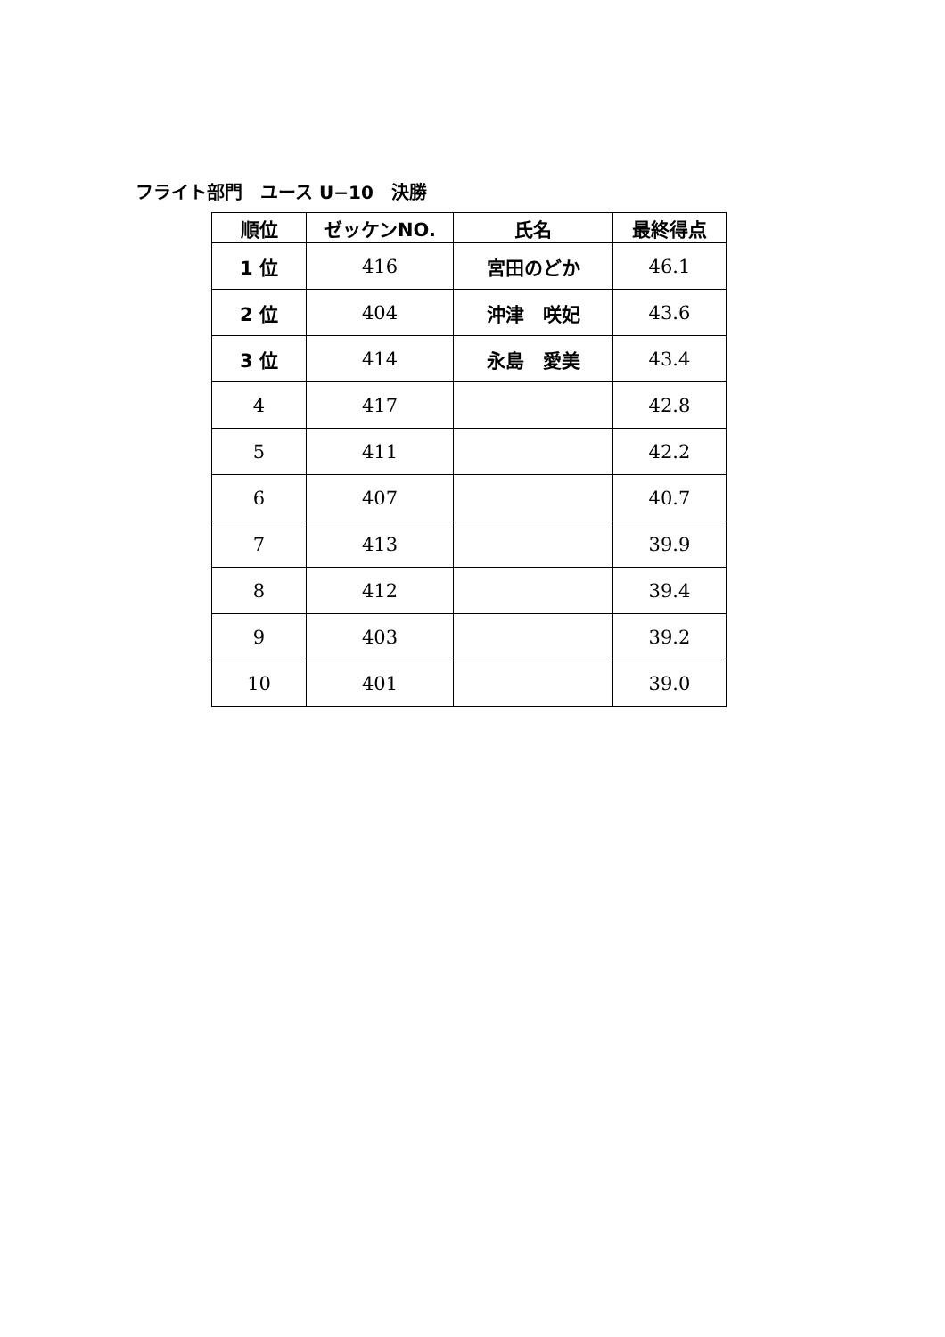フライト部門　ユース U−10　決勝
| 順位 | ゼッケンNO. | 氏名 | 最終得点 |
| --- | --- | --- | --- |
| 1 位 | 416 | 宮田のどか | 46.1 |
| 2 位 | 404 | 沖津 咲妃 | 43.6 |
| 3 位 | 414 | 永島 愛美 | 43.4 |
| 4 | 417 | | 42.8 |
| 5 | 411 | | 42.2 |
| 6 | 407 | | 40.7 |
| 7 | 413 | | 39.9 |
| 8 | 412 | | 39.4 |
| 9 | 403 | | 39.2 |
| 10 | 401 | | 39.0 |